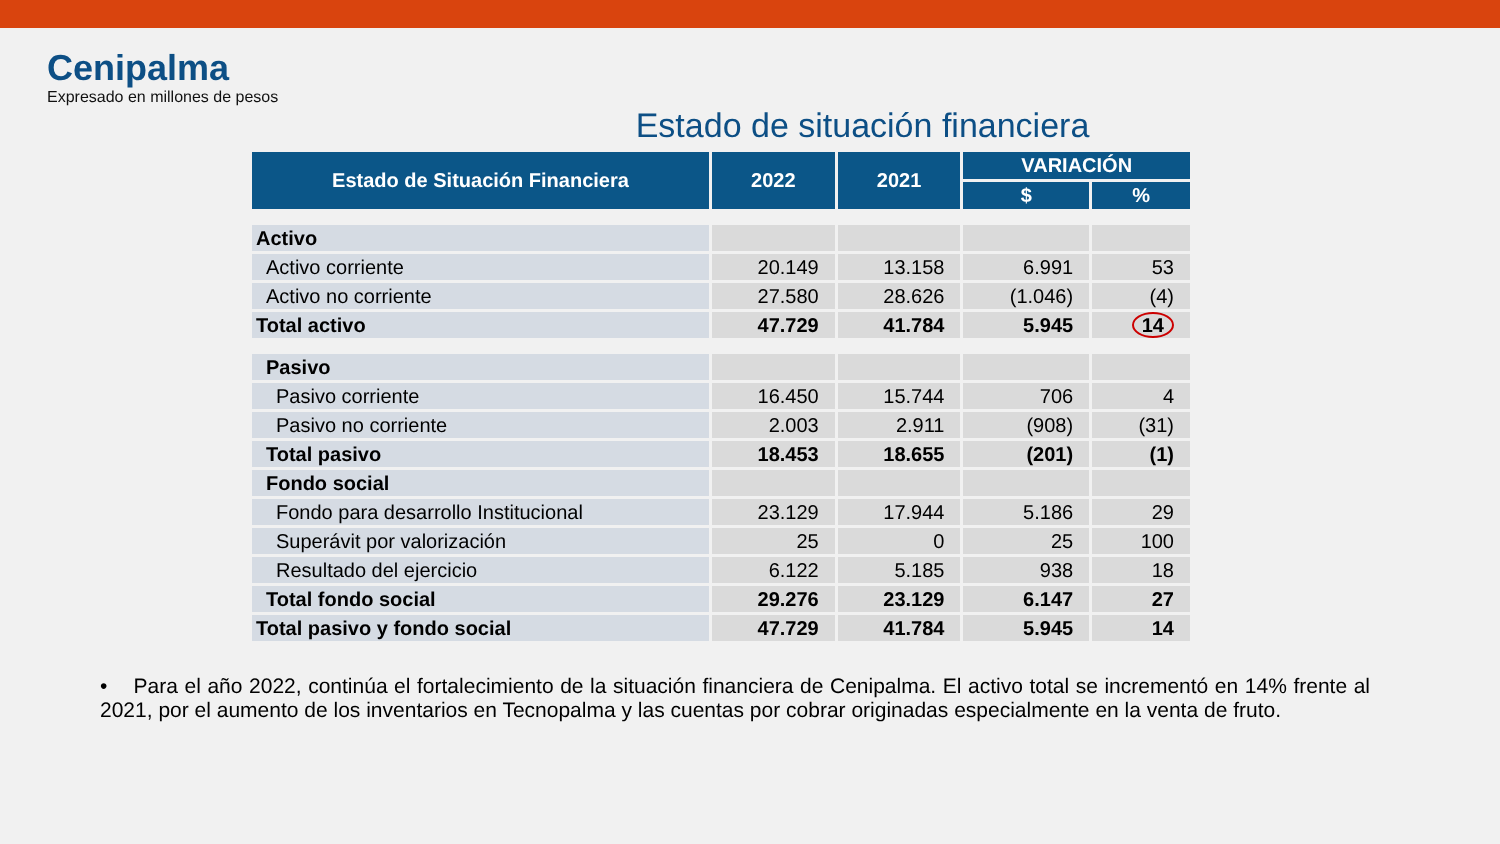Cenipalma
Expresado en millones de pesos
Estado de situación financiera
| Estado de Situación Financiera | 2022 | 2021 | VARIACIÓN | |
| --- | --- | --- | --- | --- |
| | | | $ | % |
| Activo | | | | |
| Activo corriente | 20.149 | 13.158 | 6.991 | 53 |
| Activo no corriente | 27.580 | 28.626 | (1.046) | (4) |
| Total activo | 47.729 | 41.784 | 5.945 | 14 |
| Pasivo | | | | |
| Pasivo corriente | 16.450 | 15.744 | 706 | 4 |
| Pasivo no corriente | 2.003 | 2.911 | (908) | (31) |
| Total pasivo | 18.453 | 18.655 | (201) | (1) |
| Fondo social | | | | |
| Fondo para desarrollo Institucional | 23.129 | 17.944 | 5.186 | 29 |
| Superávit por valorización | 25 | 0 | 25 | 100 |
| Resultado del ejercicio | 6.122 | 5.185 | 938 | 18 |
| Total fondo social | 29.276 | 23.129 | 6.147 | 27 |
| Total pasivo y fondo social | 47.729 | 41.784 | 5.945 | 14 |
• Para el año 2022, continúa el fortalecimiento de la situación financiera de Cenipalma. El activo total se incrementó en 14% frente al 2021, por el aumento de los inventarios en Tecnopalma y las cuentas por cobrar originadas especialmente en la venta de fruto.